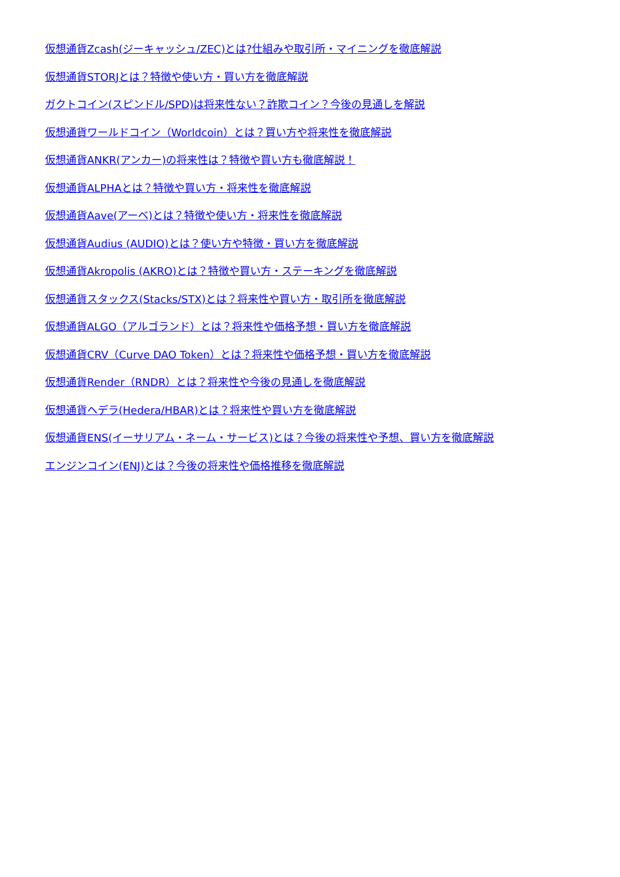仮想通貨Zcash(ジーキャッシュ/ZEC)とは?仕組みや取引所・マイニングを徹底解説
仮想通貨STORJとは？特徴や使い方・買い方を徹底解説
ガクトコイン(スピンドル/SPD)は将来性ない？詐欺コイン？今後の見通しを解説
仮想通貨ワールドコイン（Worldcoin）とは？買い方や将来性を徹底解説
仮想通貨ANKR(アンカー)の将来性は？特徴や買い方も徹底解説！
仮想通貨ALPHAとは？特徴や買い方・将来性を徹底解説
仮想通貨Aave(アーベ)とは？特徴や使い方・将来性を徹底解説
仮想通貨Audius (AUDIO)とは？使い方や特徴・買い方を徹底解説
仮想通貨Akropolis (AKRO)とは？特徴や買い方・ステーキングを徹底解説
仮想通貨スタックス(Stacks/STX)とは？将来性や買い方・取引所を徹底解説
仮想通貨ALGO（アルゴランド）とは？将来性や価格予想・買い方を徹底解説
仮想通貨CRV（Curve DAO Token）とは？将来性や価格予想・買い方を徹底解説
仮想通貨Render（RNDR）とは？将来性や今後の見通しを徹底解説
仮想通貨ヘデラ(Hedera/HBAR)とは？将来性や買い方を徹底解説
仮想通貨ENS(イーサリアム・ネーム・サービス)とは？今後の将来性や予想、買い方を徹底解説
エンジンコイン(ENJ)とは？今後の将来性や価格推移を徹底解説